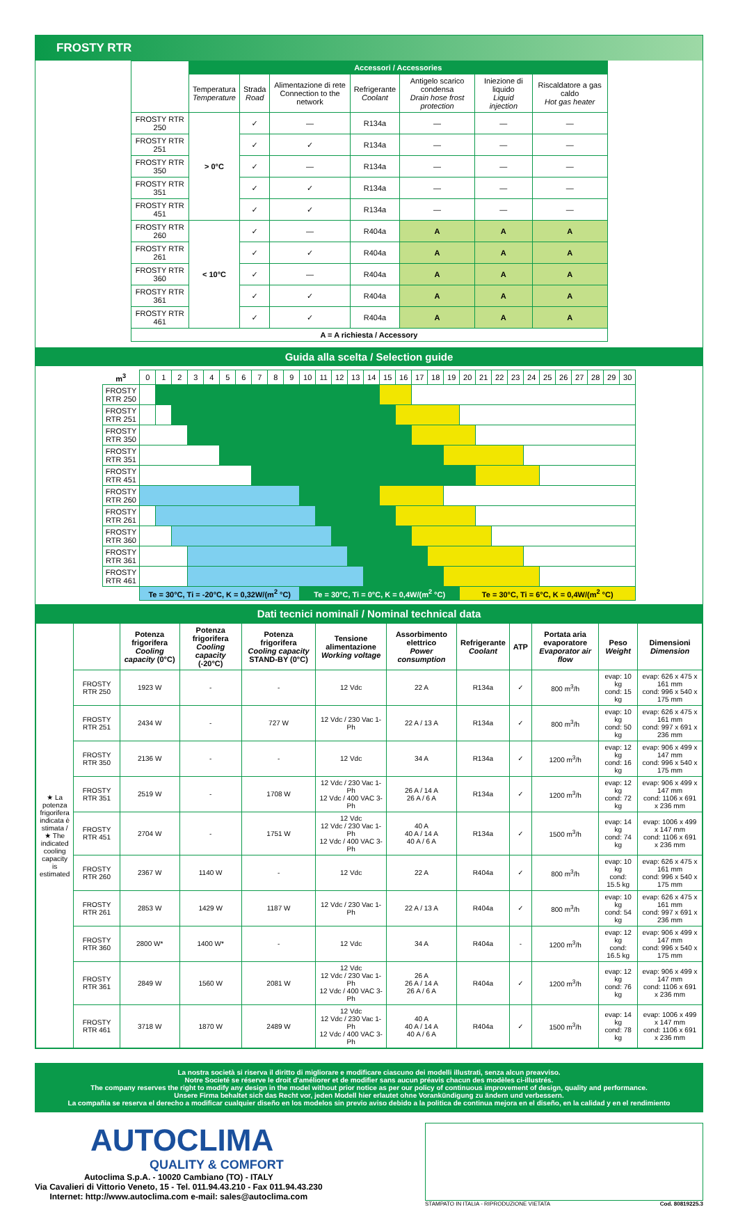FROSTY RTR
| | Accessori / Accessories | | | | | | |
| --- | --- | --- | --- | --- | --- | --- | --- |
| | Temperatura Temperature | Strada Road | Alimentazione di rete Connection to the network | Refrigerante Coolant | Antigelo scarico condensa Drain hose frost protection | Iniezione di liquido Liquid injection | Riscaldatore a gas caldo Hot gas heater |
| FROSTY RTR 250 | > 0°C | ✓ | — | R134a | — | — | — |
| FROSTY RTR 251 | | ✓ | ✓ | R134a | — | — | — |
| FROSTY RTR 350 | | ✓ | — | R134a | — | — | — |
| FROSTY RTR 351 | | ✓ | ✓ | R134a | — | — | — |
| FROSTY RTR 451 | | ✓ | ✓ | R134a | — | — | — |
| FROSTY RTR 260 | < 10°C | ✓ | — | R404a | A | A | A |
| FROSTY RTR 261 | | ✓ | ✓ | R404a | A | A | A |
| FROSTY RTR 360 | | ✓ | — | R404a | A | A | A |
| FROSTY RTR 361 | | ✓ | ✓ | R404a | A | A | A |
| FROSTY RTR 461 | | ✓ | ✓ | R404a | A | A | A |
| A = A richiesta / Accessory | | | | | | | |
Guida alla scelta / Selection guide
| m<sup>3</sup> | 0 | 1 | 2 | 3 | 4 | 5 | 6 | 7 | 8 | 9 | 10 | 11 | 12 | 13 | 14 | 15 | 16 | 17 | 18 | 19 | 20 | 21 | 22 | 23 | 24 | 25 | 26 | 27 | 28 | 29 | 30 |
| FROSTY RTR 250 | | | | | | | | | | | | | | | | | | | | | | | | | | | | | | | |
| FROSTY RTR 251 | | | | | | | | | | | | | | | | | | | | | | | | | | | | | | | |
| FROSTY RTR 350 | | | | | | | | | | | | | | | | | | | | | | | | | | | | | | | |
| FROSTY RTR 351 | | | | | | | | | | | | | | | | | | | | | | | | | | | | | | | |
| FROSTY RTR 451 | | | | | | | | | | | | | | | | | | | | | | | | | | | | | | | |
| FROSTY RTR 260 | | | | | | | | | | | | | | | | | | | | | | | | | | | | | | | |
| FROSTY RTR 261 | | | | | | | | | | | | | | | | | | | | | | | | | | | | | | | |
| FROSTY RTR 360 | | | | | | | | | | | | | | | | | | | | | | | | | | | | | | | |
| FROSTY RTR 361 | | | | | | | | | | | | | | | | | | | | | | | | | | | | | | | |
| FROSTY RTR 461 | | | | | | | | | | | | | | | | | | | | | | | | | | | | | | | |
| | Te = 30°C, Ti = -20°C, K = 0,32W/(m<sup>2</sup> °C) | | | | | | | | | | Te = 30°C, Ti = 0°C, K = 0,4W/(m<sup>2</sup> °C) | | | | | | | | | | Te = 30°C, Ti = 6°C, K = 0,4W/(m<sup>2</sup> °C) | | | | | | | | | | |
Dati tecnici nominali / Nominal technical data
| ★ La potenza frigorifera indicata è stimata / ★ The indicated cooling capacity is estimated | | Potenza frigorifera Cooling capacity (0°C) | Potenza frigorifera Cooling capacity (-20°C) | Potenza frigorifera Cooling capacity STAND-BY (0°C) | Tensione alimentazione Working voltage | Assorbimento elettrico Power consumption | Refrigerante Coolant | ATP | Portata aria evaporatore Evaporator air flow | Peso Weight | Dimensioni Dimension |
| | FROSTY RTR 250 | 1923 W | - | - | 12 Vdc | 22 A | R134a | ✓ | 800 m<sup>3</sup>/h | evap: 10 kg cond: 15 kg | evap: 626 x 475 x 161 mm cond: 996 x 540 x 175 mm |
| | FROSTY RTR 251 | 2434 W | - | 727 W | 12 Vdc / 230 Vac 1-Ph | 22 A / 13 A | R134a | ✓ | 800 m<sup>3</sup>/h | evap: 10 kg cond: 50 kg | evap: 626 x 475 x 161 mm cond: 997 x 691 x 236 mm |
| | FROSTY RTR 350 | 2136 W | - | - | 12 Vdc | 34 A | R134a | ✓ | 1200 m<sup>3</sup>/h | evap: 12 kg cond: 16 kg | evap: 906 x 499 x 147 mm cond: 996 x 540 x 175 mm |
| | FROSTY RTR 351 | 2519 W | - | 1708 W | 12 Vdc / 230 Vac 1-Ph 12 Vdc / 400 VAC 3-Ph | 26 A / 14 A 26 A / 6 A | R134a | ✓ | 1200 m<sup>3</sup>/h | evap: 12 kg cond: 72 kg | evap: 906 x 499 x 147 mm cond: 1106 x 691 x 236 mm |
| | FROSTY RTR 451 | 2704 W | - | 1751 W | 12 Vdc 12 Vdc / 230 Vac 1-Ph 12 Vdc / 400 VAC 3-Ph | 40 A 40 A / 14 A 40 A / 6 A | R134a | ✓ | 1500 m<sup>3</sup>/h | evap: 14 kg cond: 74 kg | evap: 1006 x 499 x 147 mm cond: 1106 x 691 x 236 mm |
| | FROSTY RTR 260 | 2367 W | 1140 W | - | 12 Vdc | 22 A | R404a | ✓ | 800 m<sup>3</sup>/h | evap: 10 kg cond: 15.5 kg | evap: 626 x 475 x 161 mm cond: 996 x 540 x 175 mm |
| | FROSTY RTR 261 | 2853 W | 1429 W | 1187 W | 12 Vdc / 230 Vac 1-Ph | 22 A / 13 A | R404a | ✓ | 800 m<sup>3</sup>/h | evap: 10 kg cond: 54 kg | evap: 626 x 475 x 161 mm cond: 997 x 691 x 236 mm |
| | FROSTY RTR 360 | 2800 W* | 1400 W* | - | 12 Vdc | 34 A | R404a | - | 1200 m<sup>3</sup>/h | evap: 12 kg cond: 16.5 kg | evap: 906 x 499 x 147 mm cond: 996 x 540 x 175 mm |
| | FROSTY RTR 361 | 2849 W | 1560 W | 2081 W | 12 Vdc 12 Vdc / 230 Vac 1-Ph 12 Vdc / 400 VAC 3-Ph | 26 A 26 A / 14 A 26 A / 6 A | R404a | ✓ | 1200 m<sup>3</sup>/h | evap: 12 kg cond: 76 kg | evap: 906 x 499 x 147 mm cond: 1106 x 691 x 236 mm |
| | FROSTY RTR 461 | 3718 W | 1870 W | 2489 W | 12 Vdc 12 Vdc / 230 Vac 1-Ph 12 Vdc / 400 VAC 3-Ph | 40 A 40 A / 14 A 40 A / 6 A | R404a | ✓ | 1500 m<sup>3</sup>/h | evap: 14 kg cond: 78 kg | evap: 1006 x 499 x 147 mm cond: 1106 x 691 x 236 mm |
La nostra società si riserva il diritto di migliorare e modificare ciascuno dei modelli illustrati, senza alcun preavviso.
Notre Societé se réserve le droit d'améliorer et de modifier sans aucun préavis chacun des modèles ci-illustrés.
The company reserves the right to modify any design in the model without prior notice as per our policy of continuous improvement of design, quality and performance.
Unsere Firma behaltet sich das Recht vor, jeden Modell hier erlautet ohne Vorankündigung zu ändern und verbessern.
La compañia se reserva el derecho a modificar cualquier diseño en los modelos sin previo aviso debido a la politica de continua mejora en el diseño, en la calidad y en el rendimiento
AUTOCLIMA
QUALITY & COMFORT
Autoclima S.p.A. - 10020 Cambiano (TO) - ITALY
Via Cavalieri di Vittorio Veneto, 15 - Tel. 011.94.43.210 - Fax 011.94.43.230
Internet: http://www.autoclima.com e-mail: sales@autoclima.com
STAMPATO IN ITALIA - RIPRODUZIONE VIETATA Cod. 80819225.3